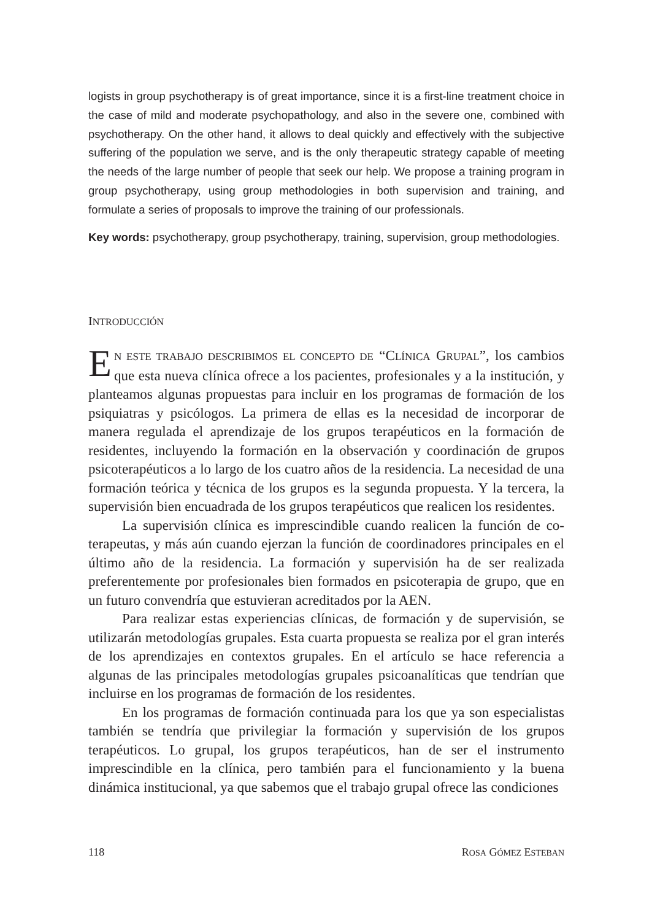logists in group psychotherapy is of great importance, since it is a first-line treatment choice in the case of mild and moderate psychopathology, and also in the severe one, combined with psychotherapy. On the other hand, it allows to deal quickly and effectively with the subjective suffering of the population we serve, and is the only therapeutic strategy capable of meeting the needs of the large number of people that seek our help. We propose a training program in group psychotherapy, using group methodologies in both supervision and training, and formulate a series of proposals to improve the training of our professionals.
Key words: psychotherapy, group psychotherapy, training, supervision, group methodologies.
INTRODUCCIÓN
EN ESTE TRABAJO DESCRIBIMOS EL CONCEPTO DE “CLÍNICA GRUPAL”, los cambios que esta nueva clínica ofrece a los pacientes, profesionales y a la institución, y planteamos algunas propuestas para incluir en los programas de formación de los psiquiatras y psicólogos. La primera de ellas es la necesidad de incorporar de manera regulada el aprendizaje de los grupos terapéuticos en la formación de residentes, incluyendo la formación en la observación y coordinación de grupos psicoterapéuticos a lo largo de los cuatro años de la residencia. La necesidad de una formación teórica y técnica de los grupos es la segunda propuesta. Y la tercera, la supervisión bien encuadrada de los grupos terapéuticos que realicen los residentes.
La supervisión clínica es imprescindible cuando realicen la función de co-terapeutas, y más aún cuando ejerzan la función de coordinadores principales en el último año de la residencia. La formación y supervisión ha de ser realizada preferentemente por profesionales bien formados en psicoterapia de grupo, que en un futuro convendría que estuvieran acreditados por la AEN.
Para realizar estas experiencias clínicas, de formación y de supervisión, se utilizarán metodologías grupales. Esta cuarta propuesta se realiza por el gran interés de los aprendizajes en contextos grupales. En el artículo se hace referencia a algunas de las principales metodologías grupales psicoanalíticas que tendrían que incluirse en los programas de formación de los residentes.
En los programas de formación continuada para los que ya son especialistas también se tendría que privilegiar la formación y supervisión de los grupos terapéuticos. Lo grupal, los grupos terapéuticos, han de ser el instrumento imprescindible en la clínica, pero también para el funcionamiento y la buena dinámica institucional, ya que sabemos que el trabajo grupal ofrece las condiciones
118 ROSA GÓMEZ ESTEBAN